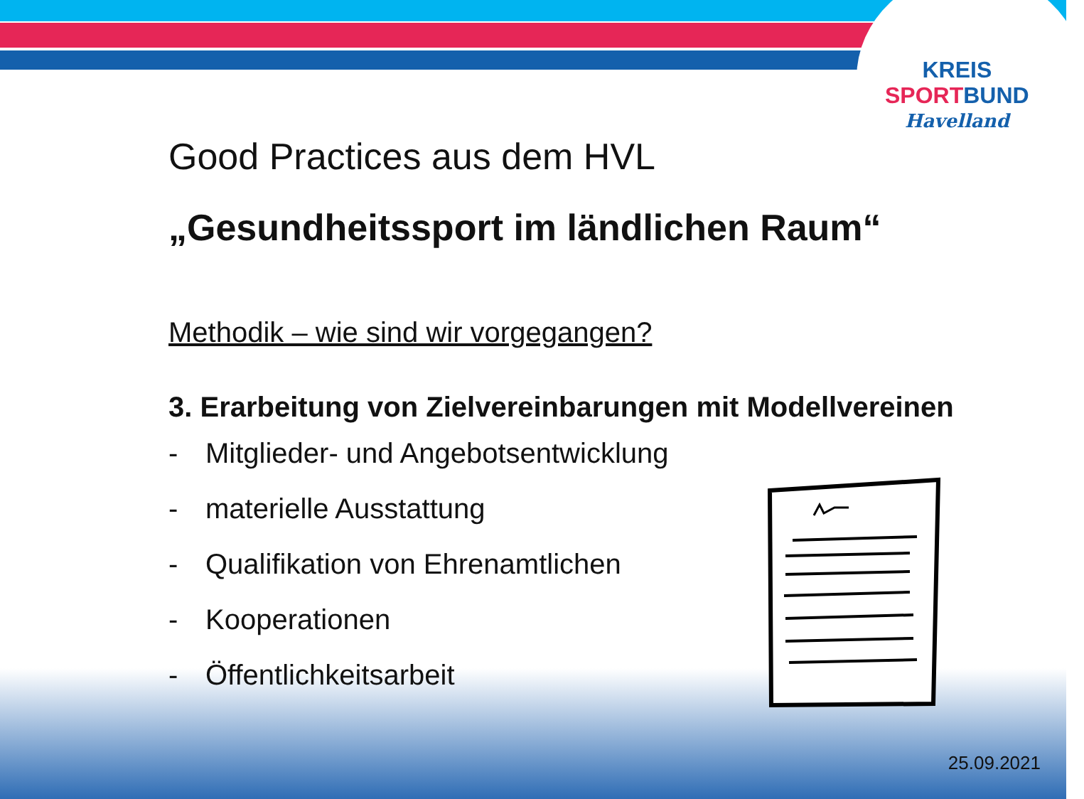KREIS
SPORT BUND
Havelland
Good Practices aus dem HVL
„Gesundheitssport im ländlichen Raum“
Methodik – wie sind wir vorgegangen?
3. Erarbeitung von Zielvereinbarungen mit Modellvereinen
- Mitglieder- und Angebotsentwicklung
- materielle Ausstattung
- Qualifikation von Ehrenamtlichen
- Kooperationen
- Öffentlichkeitsarbeit
25.09.2021